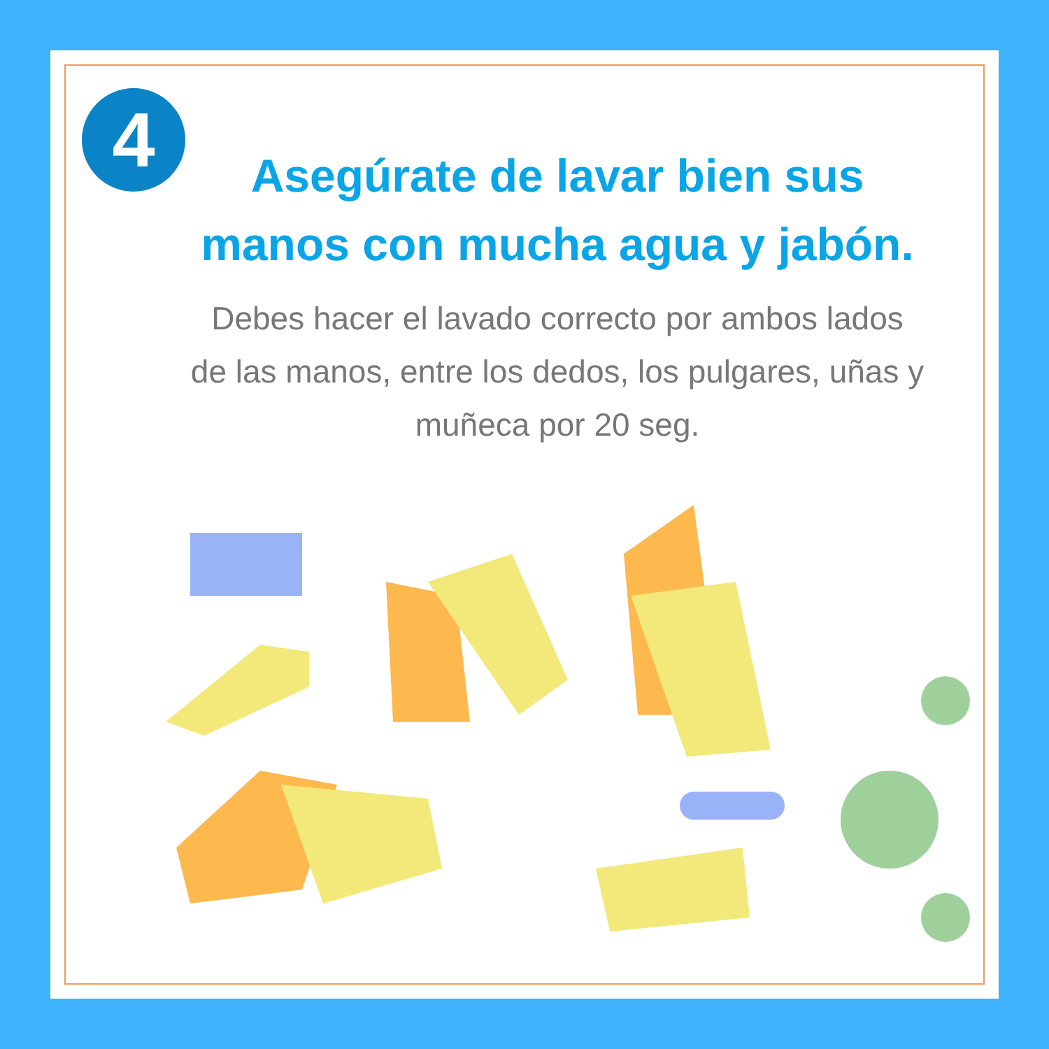4
Asegúrate de lavar bien sus manos con mucha agua y jabón.
Debes hacer el lavado correcto por ambos lados de las manos, entre los dedos, los pulgares, uñas y muñeca por 20 seg.